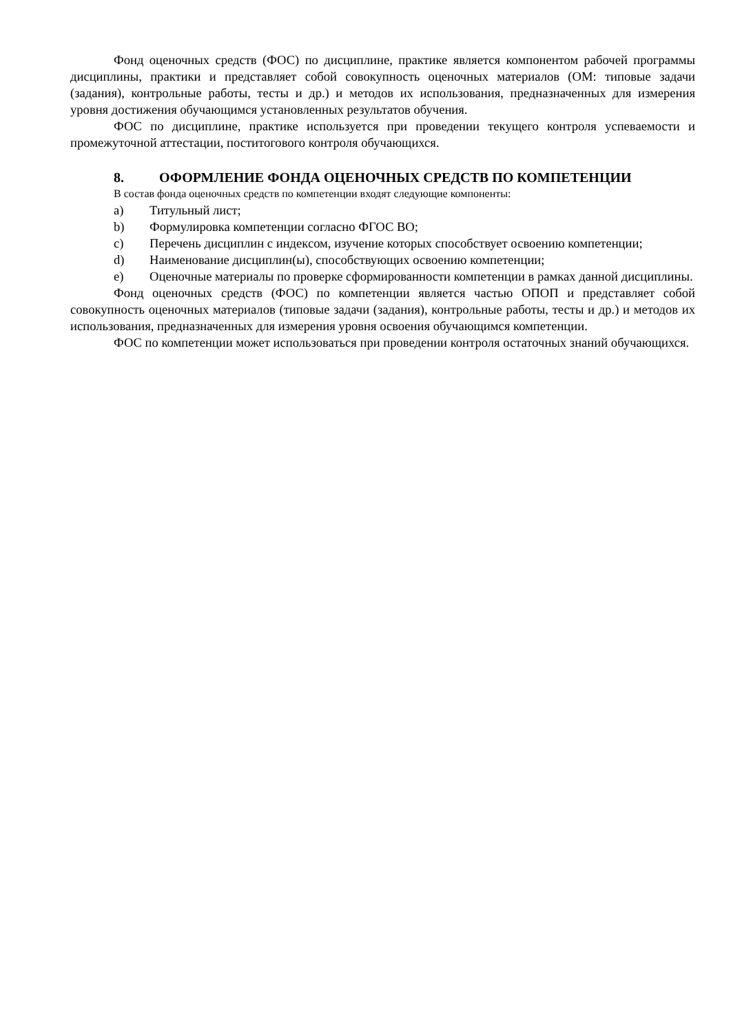Фонд оценочных средств (ФОС) по дисциплине, практике является компонентом рабочей программы дисциплины, практики и представляет собой совокупность оценочных материалов (ОМ: типовые задачи (задания), контрольные работы, тесты и др.) и методов их использования, предназначенных для измерения уровня достижения обучающимся установленных результатов обучения.
ФОС по дисциплине, практике используется при проведении текущего контроля успеваемости и промежуточной аттестации, поститогового контроля обучающихся.
8. ОФОРМЛЕНИЕ ФОНДА ОЦЕНОЧНЫХ СРЕДСТВ ПО КОМПЕТЕНЦИИ
В состав фонда оценочных средств по компетенции входят следующие компоненты:
a) Титульный лист;
b) Формулировка компетенции согласно ФГОС ВО;
c) Перечень дисциплин с индексом, изучение которых способствует освоению компетенции;
d) Наименование дисциплин(ы), способствующих освоению компетенции;
e) Оценочные материалы по проверке сформированности компетенции в рамках данной дисциплины.
Фонд оценочных средств (ФОС) по компетенции является частью ОПОП и представляет собой совокупность оценочных материалов (типовые задачи (задания), контрольные работы, тесты и др.) и методов их использования, предназначенных для измерения уровня освоения обучающимся компетенции.
ФОС по компетенции может использоваться при проведении контроля остаточных знаний обучающихся.